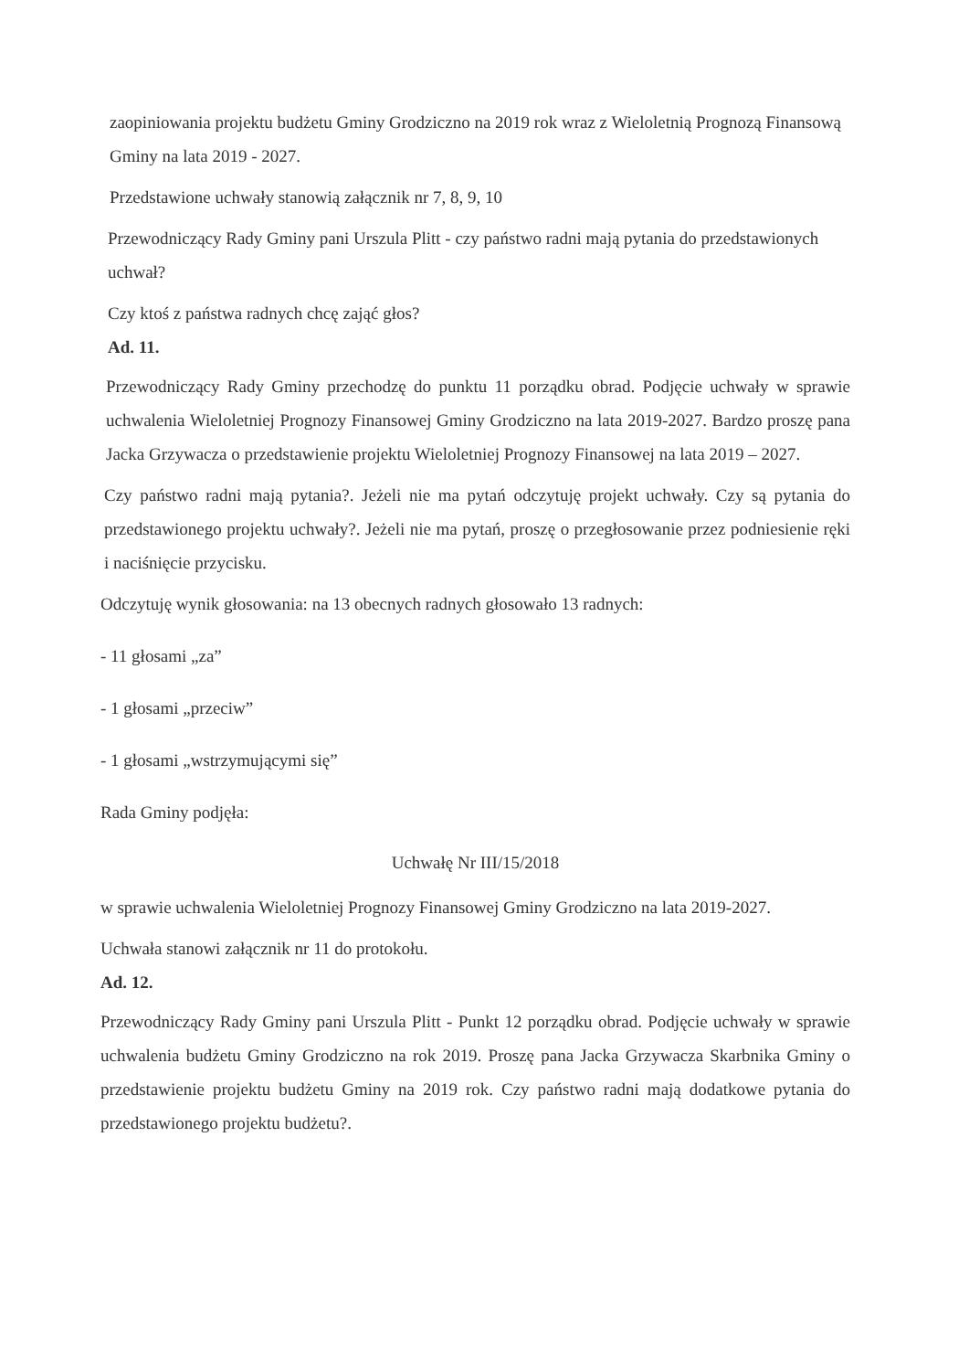zaopiniowania projektu budżetu Gminy Grodziczno na 2019 rok wraz z Wieloletnią Prognozą Finansową Gminy na lata 2019 - 2027.
Przedstawione uchwały stanowią załącznik nr 7, 8, 9, 10
Przewodniczący Rady Gminy pani Urszula Plitt - czy państwo radni mają pytania do przedstawionych uchwał?
Czy ktoś z państwa radnych chcę zająć głos?
Ad. 11.
Przewodniczący Rady Gminy przechodzę do punktu 11 porządku obrad. Podjęcie uchwały w sprawie uchwalenia Wieloletniej Prognozy Finansowej Gminy Grodziczno na lata 2019-2027. Bardzo proszę pana Jacka Grzywacza o przedstawienie projektu Wieloletniej Prognozy Finansowej na lata 2019 – 2027.
Czy państwo radni mają pytania?. Jeżeli nie ma pytań odczytuję projekt uchwały. Czy są pytania do przedstawionego projektu uchwały?. Jeżeli nie ma pytań, proszę o przegłosowanie przez podniesienie ręki i naciśnięcie przycisku.
Odczytuję wynik głosowania: na 13 obecnych radnych głosowało 13 radnych:
- 11 głosami „za”
- 1 głosami „przeciw”
- 1 głosami „wstrzymującymi się”
Rada Gminy podjęła:
Uchwałę Nr III/15/2018
w sprawie uchwalenia Wieloletniej Prognozy Finansowej Gminy Grodziczno na lata 2019-2027.
Uchwała stanowi załącznik nr 11 do protokołu.
Ad. 12.
Przewodniczący Rady Gminy pani Urszula Plitt - Punkt 12 porządku obrad. Podjęcie uchwały w sprawie uchwalenia budżetu Gminy Grodziczno na rok 2019. Proszę pana Jacka Grzywacza Skarbnika Gminy o przedstawienie projektu budżetu Gminy na 2019 rok. Czy państwo radni mają dodatkowe pytania do przedstawionego projektu budżetu?.